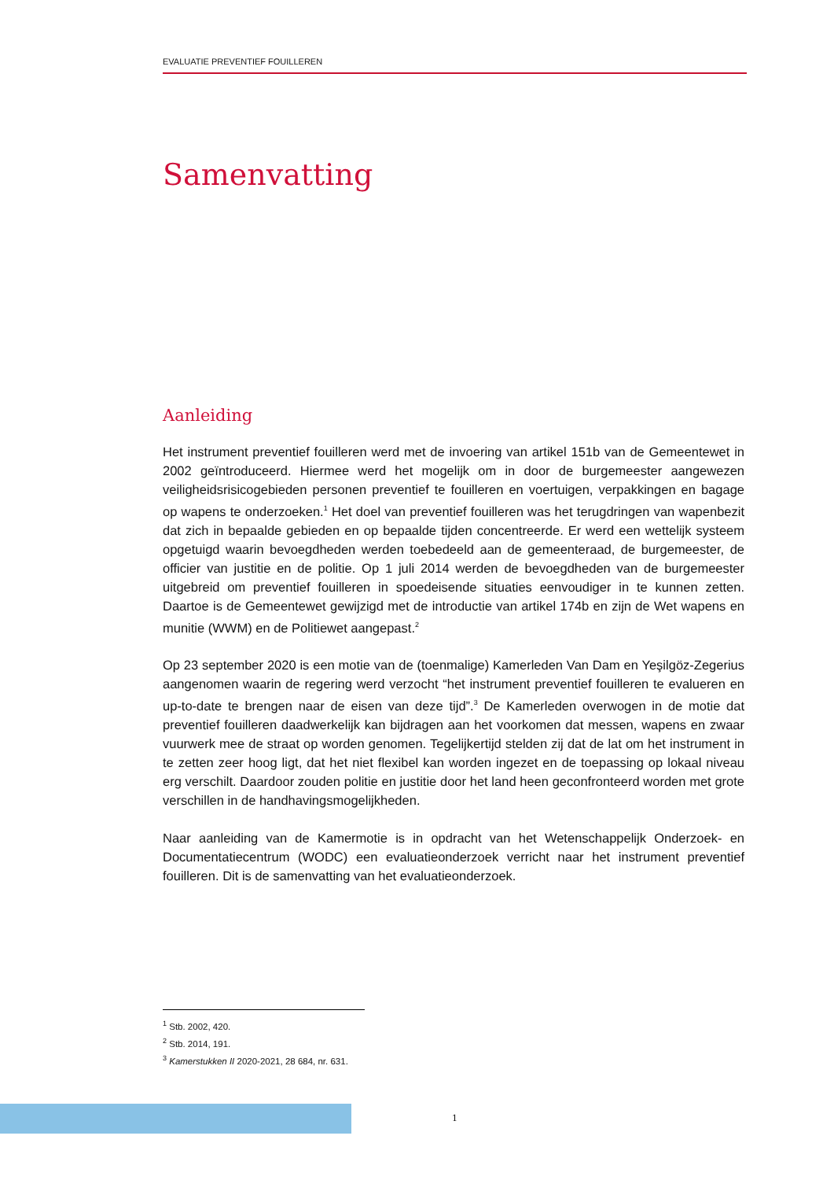EVALUATIE PREVENTIEF FOUILLEREN
Samenvatting
Aanleiding
Het instrument preventief fouilleren werd met de invoering van artikel 151b van de Gemeentewet in 2002 geïntroduceerd. Hiermee werd het mogelijk om in door de burgemeester aangewezen veiligheidsrisicogebieden personen preventief te fouilleren en voertuigen, verpakkingen en bagage op wapens te onderzoeken.<sup>1</sup> Het doel van preventief fouilleren was het terugdringen van wapenbezit dat zich in bepaalde gebieden en op bepaalde tijden concentreerde. Er werd een wettelijk systeem opgetuigd waarin bevoegdheden werden toebedeeld aan de gemeenteraad, de burgemeester, de officier van justitie en de politie. Op 1 juli 2014 werden de bevoegdheden van de burgemeester uitgebreid om preventief fouilleren in spoedeisende situaties eenvoudiger in te kunnen zetten. Daartoe is de Gemeentewet gewijzigd met de introductie van artikel 174b en zijn de Wet wapens en munitie (WWM) en de Politiewet aangepast.<sup>2</sup>
Op 23 september 2020 is een motie van de (toenmalige) Kamerleden Van Dam en Yeşilgöz-Zegerius aangenomen waarin de regering werd verzocht “het instrument preventief fouilleren te evalueren en up-to-date te brengen naar de eisen van deze tijd”.<sup>3</sup> De Kamerleden overwogen in de motie dat preventief fouilleren daadwerkelijk kan bijdragen aan het voorkomen dat messen, wapens en zwaar vuurwerk mee de straat op worden genomen. Tegelijkertijd stelden zij dat de lat om het instrument in te zetten zeer hoog ligt, dat het niet flexibel kan worden ingezet en de toepassing op lokaal niveau erg verschilt. Daardoor zouden politie en justitie door het land heen geconfronteerd worden met grote verschillen in de handhavingsmogelijkheden.
Naar aanleiding van de Kamermotie is in opdracht van het Wetenschappelijk Onderzoek- en Documentatiecentrum (WODC) een evaluatieonderzoek verricht naar het instrument preventief fouilleren. Dit is de samenvatting van het evaluatieonderzoek.
<sup>1</sup> Stb. 2002, 420.
<sup>2</sup> Stb. 2014, 191.
<sup>3</sup> Kamerstukken II 2020-2021, 28 684, nr. 631.
1